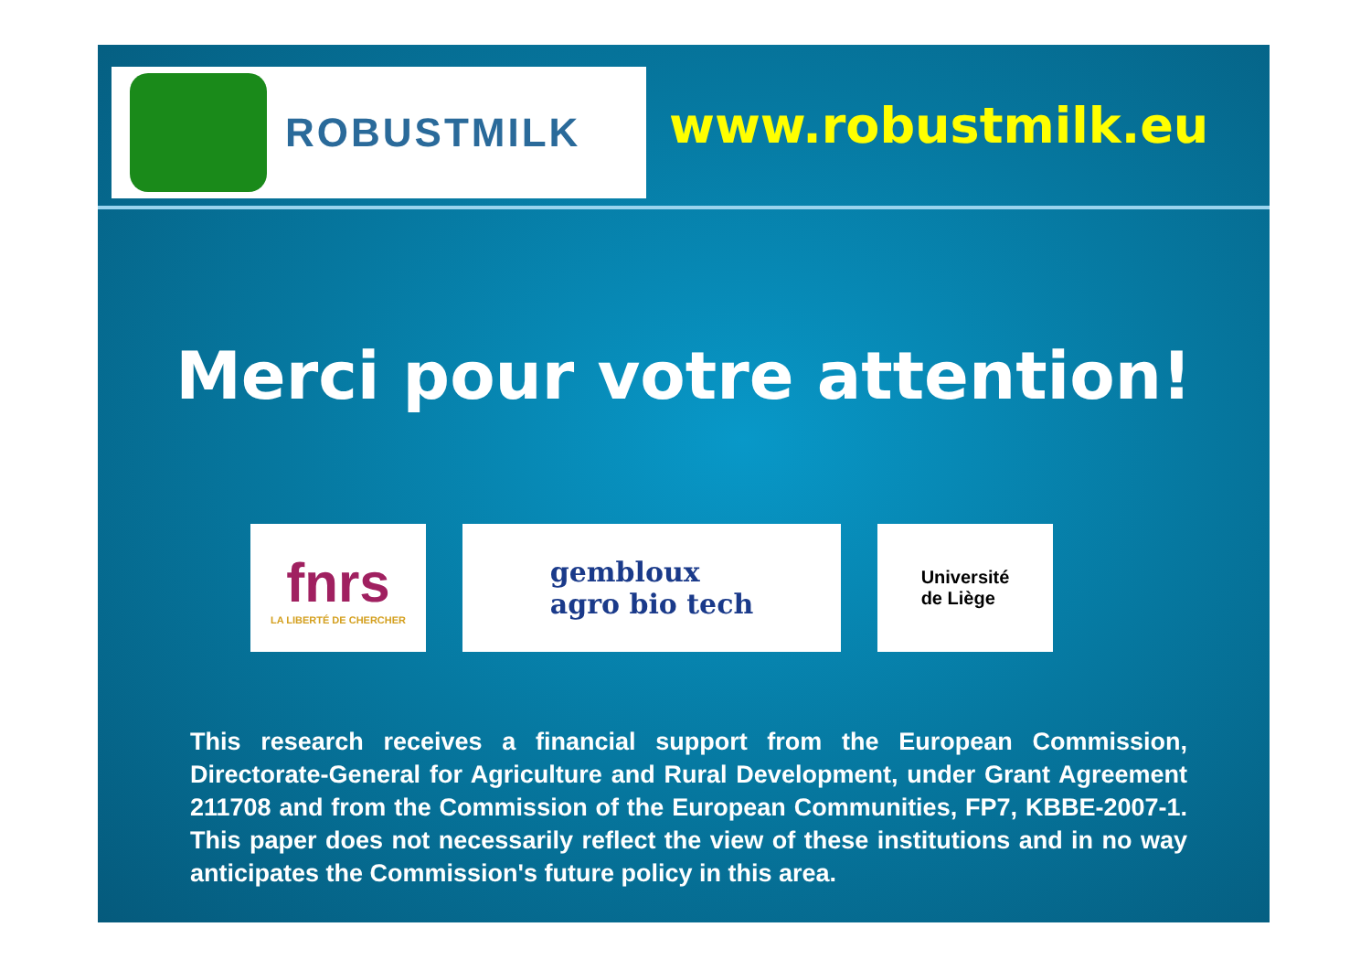ROBUSTMILK
www.robustmilk.eu
Merci pour votre attention!
fnrs
LA LIBERTÉ DE CHERCHER
gembloux
agro bio tech
Université
de Liège
This research receives a financial support from the European Commission, Directorate-General for Agriculture and Rural Development, under Grant Agreement 211708 and from the Commission of the European Communities, FP7, KBBE-2007-1. This paper does not necessarily reflect the view of these institutions and in no way anticipates the Commission's future policy in this area.